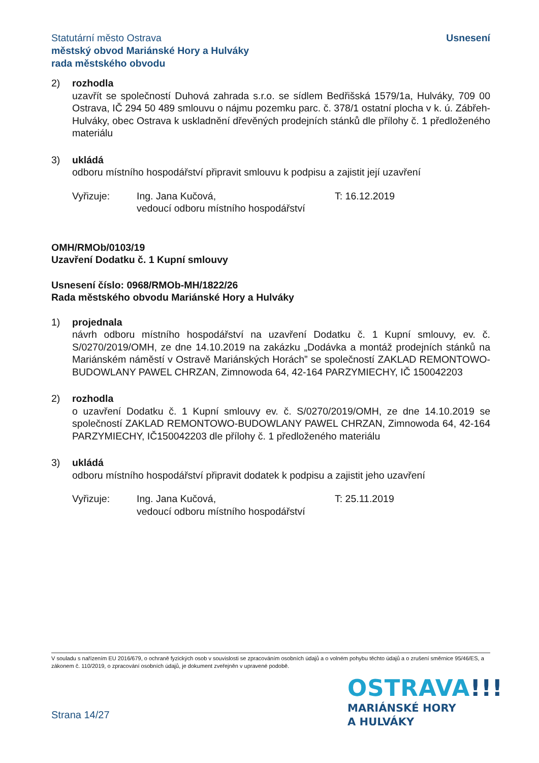Statutární město Ostrava
městský obvod Mariánské Hory a Hulváky
rada městského obvodu
Usnesení
2) rozhodla
uzavřít se společností Duhová zahrada s.r.o. se sídlem Bedřišská 1579/1a, Hulváky, 709 00 Ostrava, IČ 294 50 489 smlouvu o nájmu pozemku parc. č. 378/1 ostatní plocha v k. ú. Zábřeh-Hulváky, obec Ostrava k uskladnění dřevěných prodejních stánků dle přílohy č. 1 předloženého materiálu
3) ukládá
odboru místního hospodářství připravit smlouvu k podpisu a zajistit její uzavření
Vyřizuje: Ing. Jana Kučová,
vedoucí odboru místního hospodářství
T: 16.12.2019
OMH/RMOb/0103/19
Uzavření Dodatku č. 1 Kupní smlouvy
Usnesení číslo: 0968/RMOb-MH/1822/26
Rada městského obvodu Mariánské Hory a Hulváky
1) projednala
návrh odboru místního hospodářství na uzavření Dodatku č. 1 Kupní smlouvy, ev. č. S/0270/2019/OMH, ze dne 14.10.2019 na zakázku „Dodávka a montáž prodejních stánků na Mariánském náměstí v Ostravě Mariánských Horách” se společností ZAKLAD REMONTOWO-BUDOWLANY PAWEL CHRZAN, Zimnowoda 64, 42-164 PARZYMIECHY, IČ 150042203
2) rozhodla
o uzavření Dodatku č. 1 Kupní smlouvy ev. č. S/0270/2019/OMH, ze dne 14.10.2019 se společností ZAKLAD REMONTOWO-BUDOWLANY PAWEL CHRZAN, Zimnowoda 64, 42-164 PARZYMIECHY, IČ150042203 dle přílohy č. 1 předloženého materiálu
3) ukládá
odboru místního hospodářství připravit dodatek k podpisu a zajistit jeho uzavření
Vyřizuje: Ing. Jana Kučová,
vedoucí odboru místního hospodářství
T: 25.11.2019
V souladu s nařízením EU 2016/679, o ochraně fyzických osob v souvislosti se zpracováním osobních údajů a o volném pohybu těchto údajů a o zrušení směrnice 95/46/ES, a zákonem č. 110/2019, o zpracování osobních údajů, je dokument zveřejněn v upravené podobě.
Strana 14/27
OSTRAVA!!!
MARIÁNSKÉ HORY
A HULVÁKY